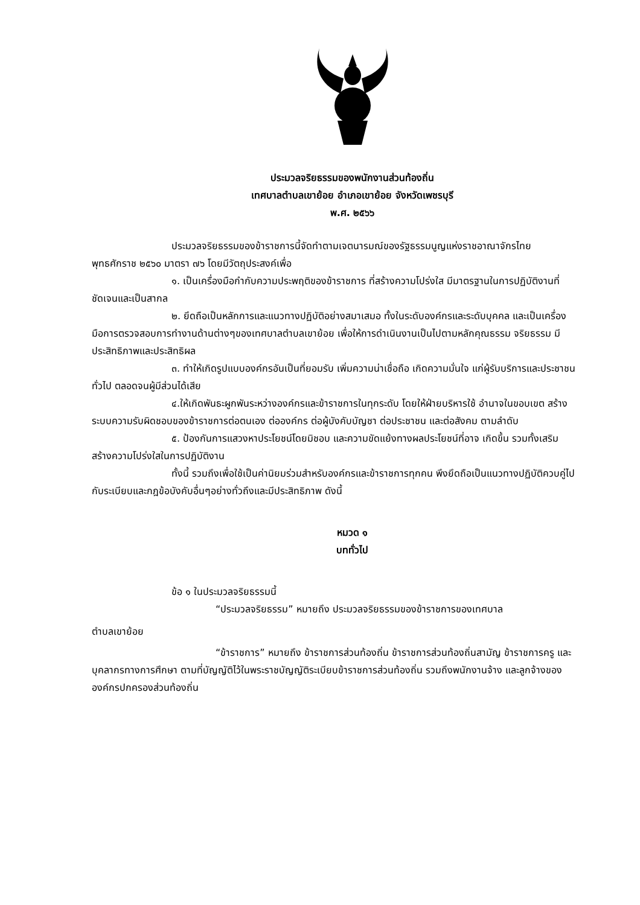ประมวลจริยธรรมของพนักงานส่วนท้องถิ่น
เทศบาลตำบลเขาย้อย อำเภอเขาย้อย จังหวัดเพชรบุรี
พ.ศ. ๒๕๖๖
ประมวลจริยธรรมของข้าราชการนี้จัดทำตามเจตนารมณ์ของรัฐธรรมนูญแห่งราชอาณาจักรไทย พุทธศักราช ๒๕๖๐ มาตรา ๗๖ โดยมีวัตถุประสงค์เพื่อ
๑. เป็นเครื่องมือกำกับความประพฤติของข้าราชการ ที่สร้างความโปร่งใส มีมาตรฐานในการปฏิบัติงานที่ชัดเจนและเป็นสากล
๒. ยึดถือเป็นหลักการและแนวทางปฏิบัติอย่างสมาเสมอ ทั้งในระดับองค์กรและระดับบุคคล และเป็นเครื่องมือการตรวจสอบการทำงานด้านต่างๆของเทศบาลตำบลเขาย้อย เพื่อให้การดำเนินงานเป็นไปตามหลักคุณธรรม จริยธรรม มีประสิทธิภาพและประสิทธิผล
๓. ทำให้เกิดรูปแบบองค์กรอันเป็นที่ยอมรับ เพิ่มความน่าเชื่อถือ เกิดความมั่นใจ แก่ผู้รับบริการและประชาชนทั่วไป ตลอดจนผู้มีส่วนได้เสีย
๔.ให้เกิดพันธะผูกพันระหว่างองค์กรและข้าราชการในทุกระดับ โดยให้ฝ่ายบริหารใช้ อำนาจในขอบเขต สร้างระบบความรับผิดชอบของข้าราชการต่อตนเอง ต่อองค์กร ต่อผู้บังคับบัญชา ต่อประชาชน และต่อสังคม ตามลำดับ
๕. ป้องกันการแสวงหาประโยชน์โดยมิชอบ และความขัดแย้งทางผลประโยชน์ที่อาจ เกิดขึ้น รวมทั้งเสริมสร้างความโปร่งใสในการปฏิบัติงาน
ทั้งนี้ รวมถึงเพื่อใช้เป็นค่านิยมร่วมสำหรับองค์กรและข้าราชการทุกคน พึงยึดถือเป็นแนวทางปฏิบัติควบคู่ไปกับระเบียบและกฎข้อบังคับอื่นๆอย่างทั่วถึงและมีประสิทธิภาพ ดังนี้
หมวด ๑
บททั่วไป
ข้อ ๑ ในประมวลจริยธรรมนี้
“ประมวลจริยธรรม” หมายถึง ประมวลจริยธรรมของข้าราชการของเทศบาล
ตำบลเขาย้อย
“ข้าราชการ” หมายถึง ข้าราชการส่วนท้องถิ่น ข้าราชการส่วนท้องถิ่นสามัญ ข้าราชการครู และบุคลากรทางการศึกษา ตามที่บัญญัติไว้ในพระราชบัญญัติระเบียบข้าราชการส่วนท้องถิ่น รวมถึงพนักงานจ้าง และลูกจ้างขององค์กรปกครองส่วนท้องถิ่น